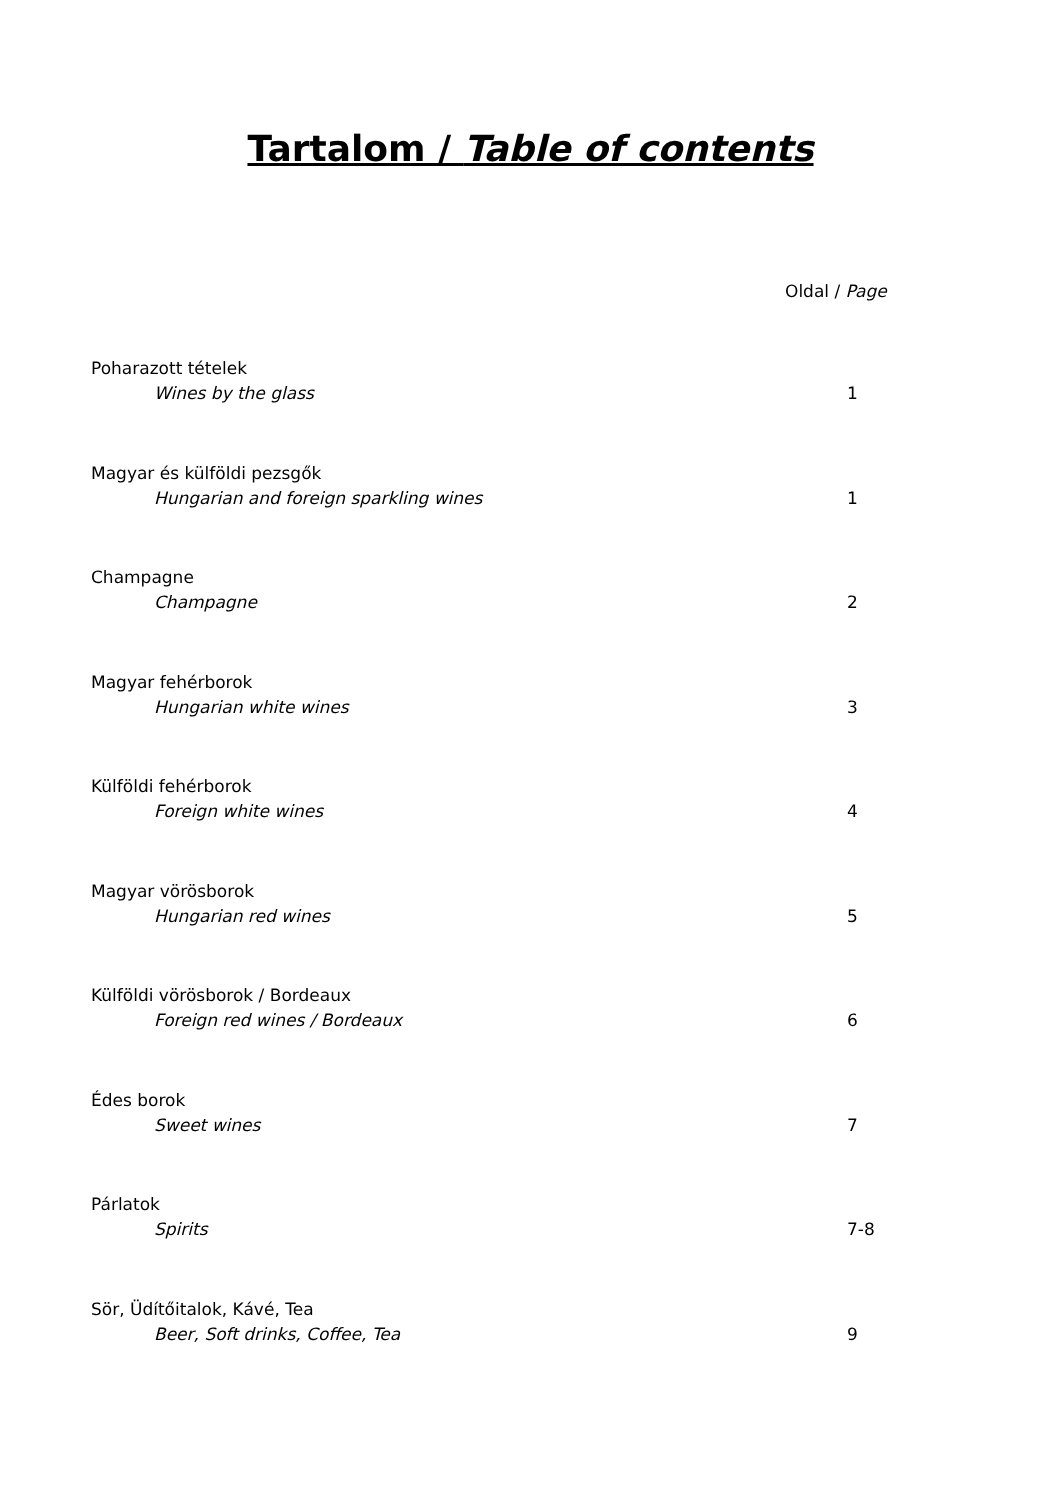Tartalom / Table of contents
Oldal / Page
Poharazott tételek
Wines by the glass 1
Magyar és külföldi pezsgők
Hungarian and foreign sparkling wines 1
Champagne
Champagne 2
Magyar fehérborok
Hungarian white wines 3
Külföldi fehérborok
Foreign white wines 4
Magyar vörösborok
Hungarian red wines 5
Külföldi vörösborok / Bordeaux
Foreign red wines / Bordeaux 6
Édes borok
Sweet wines 7
Párlatok
Spirits 7-8
Sör, Üdítőitalok, Kávé, Tea
Beer, Soft drinks, Coffee, Tea 9